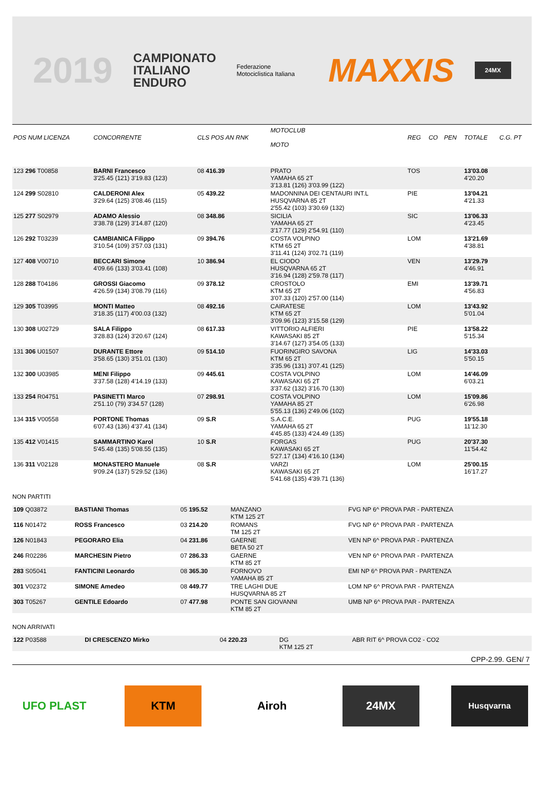2019 CAMPIONATO
ITALIANO
ENDURO Federazione Motociclistica Italiana MAXXIS 24MX
| POS NUM LICENZA | CONCORRENTE | CLS POS AN RNK | MOTOCLUB MOTO | REG | CO | PEN | TOTALE | C.G. PT |
| --- | --- | --- | --- | --- | --- | --- | --- | --- |
| 123 296 T00858 | BARNI Francesco 3'25.45 (121) 3'19.83 (123) | 08 416.39 | PRATO YAMAHA 65 2T 3'13.81 (126) 3'03.99 (122) | TOS | | | 13'03.08 4'20.20 | |
| 124 299 S02810 | CALDERONI Alex 3'29.64 (125) 3'08.46 (115) | 05 439.22 | MADONNINA DEI CENTAURI INT.L HUSQVARNA 85 2T 2'55.42 (103) 3'30.69 (132) | PIE | | | 13'04.21 4'21.33 | |
| 125 277 S02979 | ADAMO Alessio 3'38.78 (129) 3'14.87 (120) | 08 348.86 | SICILIA YAMAHA 65 2T 3'17.77 (129) 2'54.91 (110) | SIC | | | 13'06.33 4'23.45 | |
| 126 292 T03239 | CAMBIANICA Filippo 3'10.54 (109) 3'57.03 (131) | 09 394.76 | COSTA VOLPINO KTM 65 2T 3'11.41 (124) 3'02.71 (119) | LOM | | | 13'21.69 4'38.81 | |
| 127 408 V00710 | BECCARI Simone 4'09.66 (133) 3'03.41 (108) | 10 386.94 | EL CIODO HUSQVARNA 65 2T 3'16.94 (128) 2'59.78 (117) | VEN | | | 13'29.79 4'46.91 | |
| 128 288 T04186 | GROSSI Giacomo 4'26.59 (134) 3'08.79 (116) | 09 378.12 | CROSTOLO KTM 65 2T 3'07.33 (120) 2'57.00 (114) | EMI | | | 13'39.71 4'56.83 | |
| 129 305 T03995 | MONTI Matteo 3'18.35 (117) 4'00.03 (132) | 08 492.16 | CAIRATESE KTM 65 2T 3'09.96 (123) 3'15.58 (129) | LOM | | | 13'43.92 5'01.04 | |
| 130 308 U02729 | SALA Filippo 3'28.83 (124) 3'20.67 (124) | 08 617.33 | VITTORIO ALFIERI KAWASAKI 85 2T 3'14.67 (127) 3'54.05 (133) | PIE | | | 13'58.22 5'15.34 | |
| 131 306 U01507 | DURANTE Ettore 3'58.65 (130) 3'51.01 (130) | 09 514.10 | FUORINGIRO SAVONA KTM 65 2T 3'35.96 (131) 3'07.41 (125) | LIG | | | 14'33.03 5'50.15 | |
| 132 300 U03985 | MENI Filippo 3'37.58 (128) 4'14.19 (133) | 09 445.61 | COSTA VOLPINO KAWASAKI 65 2T 3'37.62 (132) 3'16.70 (130) | LOM | | | 14'46.09 6'03.21 | |
| 133 254 R04751 | PASINETTI Marco 2'51.10 (79) 3'34.57 (128) | 07 298.91 | COSTA VOLPINO YAMAHA 85 2T 5'55.13 (136) 2'49.06 (102) | LOM | | | 15'09.86 6'26.98 | |
| 134 315 V00558 | PORTONE Thomas 6'07.43 (136) 4'37.41 (134) | 09 S.R | S.A.C.E. YAMAHA 65 2T 4'45.85 (133) 4'24.49 (135) | PUG | | | 19'55.18 11'12.30 | |
| 135 412 V01415 | SAMMARTINO Karol 5'45.48 (135) 5'08.55 (135) | 10 S.R | FORGAS KAWASAKI 65 2T 5'27.17 (134) 4'16.10 (134) | PUG | | | 20'37.30 11'54.42 | |
| 136 311 V02128 | MONASTERO Manuele 9'09.24 (137) 5'29.52 (136) | 08 S.R | VARZI KAWASAKI 65 2T 5'41.68 (135) 4'39.71 (136) | LOM | | | 25'00.15 16'17.27 | |
NON PARTITI
| 109 Q03872 | BASTIANI Thomas | 05 195.52 | MANZANO KTM 125 2T | FVG NP 6^ PROVA PAR - PARTENZA |
| 116 N01472 | ROSS Francesco | 03 214.20 | ROMANS TM 125 2T | FVG NP 6^ PROVA PAR - PARTENZA |
| 126 N01843 | PEGORARO Elia | 04 231.86 | GAERNE BETA 50 2T | VEN NP 6^ PROVA PAR - PARTENZA |
| 246 R02286 | MARCHESIN Pietro | 07 286.33 | GAERNE KTM 85 2T | VEN NP 6^ PROVA PAR - PARTENZA |
| 283 S05041 | FANTICINI Leonardo | 08 365.30 | FORNOVO YAMAHA 85 2T | EMI NP 6^ PROVA PAR - PARTENZA |
| 301 V02372 | SIMONE Amedeo | 08 449.77 | TRE LAGHI DUE HUSQVARNA 85 2T | LOM NP 6^ PROVA PAR - PARTENZA |
| 303 T05267 | GENTILE Edoardo | 07 477.98 | PONTE SAN GIOVANNI KTM 85 2T | UMB NP 6^ PROVA PAR - PARTENZA |
NON ARRIVATI
| 122 P03588 | DI CRESCENZO Mirko | 04 220.23 | DG KTM 125 2T | ABR RIT 6^ PROVA CO2 - CO2 |
CPP-2.99. GEN/ 7
UFO PLAST KTM Airoh 24MX
Husqvarna